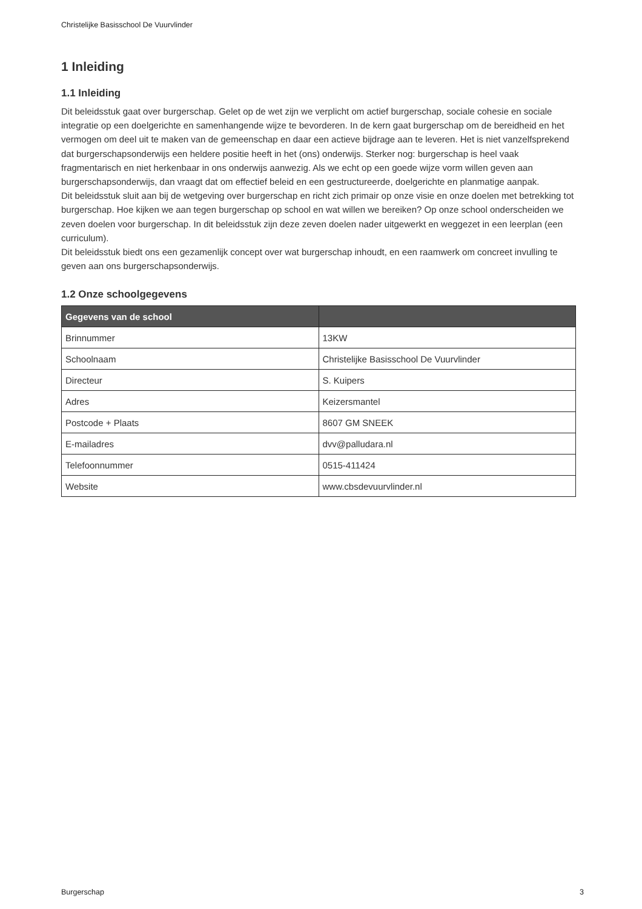Christelijke Basisschool De Vuurvlinder
1 Inleiding
1.1 Inleiding
Dit beleidsstuk gaat over burgerschap. Gelet op de wet zijn we verplicht om actief burgerschap, sociale cohesie en sociale integratie op een doelgerichte en samenhangende wijze te bevorderen. In de kern gaat burgerschap om de bereidheid en het vermogen om deel uit te maken van de gemeenschap en daar een actieve bijdrage aan te leveren. Het is niet vanzelfsprekend dat burgerschapsonderwijs een heldere positie heeft in het (ons) onderwijs. Sterker nog: burgerschap is heel vaak fragmentarisch en niet herkenbaar in ons onderwijs aanwezig. Als we echt op een goede wijze vorm willen geven aan burgerschapsonderwijs, dan vraagt dat om effectief beleid en een gestructureerde, doelgerichte en planmatige aanpak.
Dit beleidsstuk sluit aan bij de wetgeving over burgerschap en richt zich primair op onze visie en onze doelen met betrekking tot burgerschap. Hoe kijken we aan tegen burgerschap op school en wat willen we bereiken? Op onze school onderscheiden we zeven doelen voor burgerschap. In dit beleidsstuk zijn deze zeven doelen nader uitgewerkt en weggezet in een leerplan (een curriculum).
Dit beleidsstuk biedt ons een gezamenlijk concept over wat burgerschap inhoudt, en een raamwerk om concreet invulling te geven aan ons burgerschapsonderwijs.
1.2 Onze schoolgegevens
| Gegevens van de school | |
| --- | --- |
| Brinnummer | 13KW |
| Schoolnaam | Christelijke Basisschool De Vuurvlinder |
| Directeur | S. Kuipers |
| Adres | Keizersmantel |
| Postcode + Plaats | 8607 GM SNEEK |
| E-mailadres | dvv@palludara.nl |
| Telefoonnummer | 0515-411424 |
| Website | www.cbsdevuurvlinder.nl |
Burgerschap 3